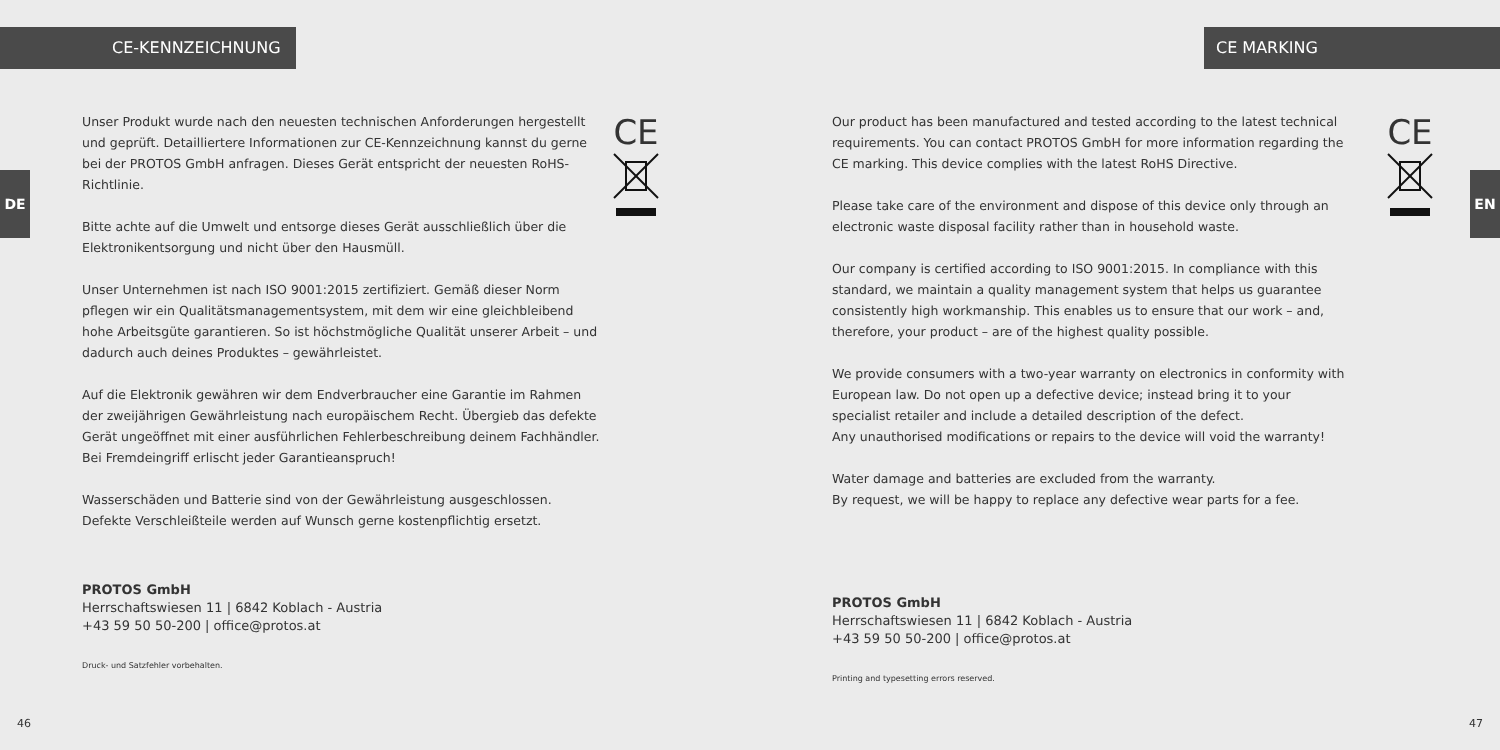CE-KENNZEICHNUNG
DE
CE
Unser Produkt wurde nach den neuesten technischen Anforderungen hergestellt und geprüft. Detailliertere Informationen zur CE-Kennzeichnung kannst du gerne bei der PROTOS GmbH anfragen. Dieses Gerät entspricht der neuesten RoHS-Richtlinie.
Bitte achte auf die Umwelt und entsorge dieses Gerät ausschließlich über die Elektronikentsorgung und nicht über den Hausmüll.
Unser Unternehmen ist nach ISO 9001:2015 zertifiziert. Gemäß dieser Norm pflegen wir ein Qualitätsmanagementsystem, mit dem wir eine gleichbleibend hohe Arbeitsgüte garantieren. So ist höchstmögliche Qualität unserer Arbeit – und dadurch auch deines Produktes – gewährleistet.
Auf die Elektronik gewähren wir dem Endverbraucher eine Garantie im Rahmen der zweijährigen Gewährleistung nach europäischem Recht. Übergieb das defekte Gerät ungeöffnet mit einer ausführlichen Fehlerbeschreibung deinem Fachhändler. Bei Fremdeingriff erlischt jeder Garantieanspruch!
Wasserschäden und Batterie sind von der Gewährleistung ausgeschlossen. Defekte Verschleißteile werden auf Wunsch gerne kostenpflichtig ersetzt.
PROTOS GmbH
Herrschaftswiesen 11 | 6842 Koblach - Austria
+43 59 50 50-200 | office@protos.at
Druck- und Satzfehler vorbehalten.
46
CE MARKING
EN
CE
Our product has been manufactured and tested according to the latest technical requirements. You can contact PROTOS GmbH for more information regarding the CE marking. This device complies with the latest RoHS Directive.
Please take care of the environment and dispose of this device only through an electronic waste disposal facility rather than in household waste.
Our company is certified according to ISO 9001:2015. In compliance with this standard, we maintain a quality management system that helps us guarantee consistently high workmanship. This enables us to ensure that our work – and, therefore, your product – are of the highest quality possible.
We provide consumers with a two-year warranty on electronics in conformity with European law. Do not open up a defective device; instead bring it to your specialist retailer and include a detailed description of the defect.
Any unauthorised modifications or repairs to the device will void the warranty!
Water damage and batteries are excluded from the warranty.
By request, we will be happy to replace any defective wear parts for a fee.
PROTOS GmbH
Herrschaftswiesen 11 | 6842 Koblach - Austria
+43 59 50 50-200 | office@protos.at
Printing and typesetting errors reserved.
47